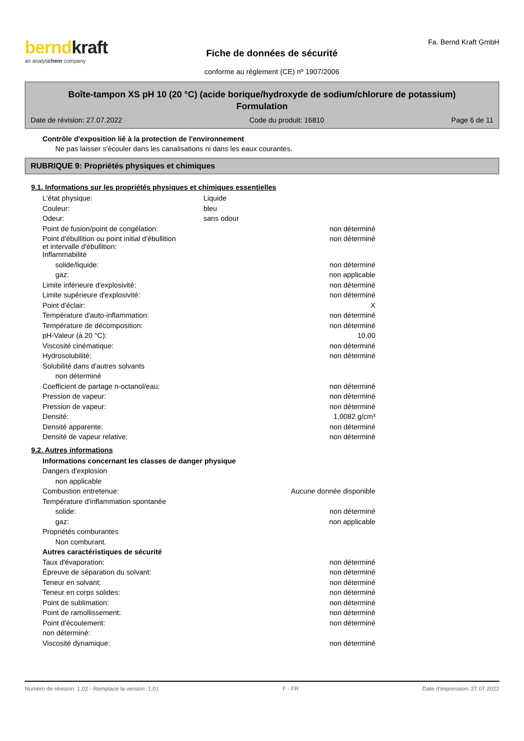berndkraft
an analytichem company
Fiche de données de sécurité
conforme au règlement (CE) nº 1907/2006
Fa. Bernd Kraft GmbH
Boîte-tampon XS pH 10 (20 °C) (acide borique/hydroxyde de sodium/chlorure de potassium)
Formulation
Date de révision: 27.07.2022 Code du produit: 16810 Page 6 de 11
Contrôle d'exposition lié à la protection de l'environnement
Ne pas laisser s'écouler dans les canalisations ni dans les eaux courantes.
RUBRIQUE 9: Propriétés physiques et chimiques
9.1. Informations sur les propriétés physiques et chimiques essentielles
| L'état physique: | Liquide | |
| Couleur: | bleu | |
| Odeur: | sans odour | |
| Point de fusion/point de congélation: | | non déterminé |
| Point d'ébullition ou point initial d'ébullition et intervalle d'ébullition: | | non déterminé |
| Inflammabilité | | |
| solide/liquide: | | non déterminé |
| gaz: | | non applicable |
| Limite inférieure d'explosivité: | | non déterminé |
| Limite supérieure d'explosivité: | | non déterminé |
| Point d'éclair: | | X |
| Température d'auto-inflammation: | | non déterminé |
| Température de décomposition: | | non déterminé |
| pH-Valeur (à 20 °C): | | 10,00 |
| Viscosité cinématique: | | non déterminé |
| Hydrosolubilité: | | non déterminé |
| Solubilité dans d'autres solvants | | |
| non déterminé | | |
| Coefficient de partage n-octanol/eau: | | non déterminé |
| Pression de vapeur: | | non déterminé |
| Pression de vapeur: | | non déterminé |
| Densité: | | 1,0082 g/cm³ |
| Densité apparente: | | non déterminé |
| Densité de vapeur relative: | | non déterminé |
9.2. Autres informations
| Informations concernant les classes de danger physique | | |
| Dangers d'explosion | | |
| non applicable | | |
| Combustion entretenue: | Aucune donnée disponible | |
| Température d'inflammation spontanée | | |
| solide: | | non déterminé |
| gaz: | | non applicable |
| Propriétés comburantes | | |
| Non comburant. | | |
| Autres caractéristiques de sécurité | | |
| Taux d'évaporation: | | non déterminé |
| Épreuve de séparation du solvant: | | non déterminé |
| Teneur en solvant: | | non déterminé |
| Teneur en corps solides: | | non déterminé |
| Point de sublimation: | | non déterminé |
| Point de ramollissement: | | non déterminé |
| Point d'écoulement: | | non déterminé |
| non déterminé: | | |
| Viscosité dynamique: | | non déterminé |
Numéro de révision: 1,02 - Remplace la version: 1,01 F - FR Date d'impression: 27.07.2022